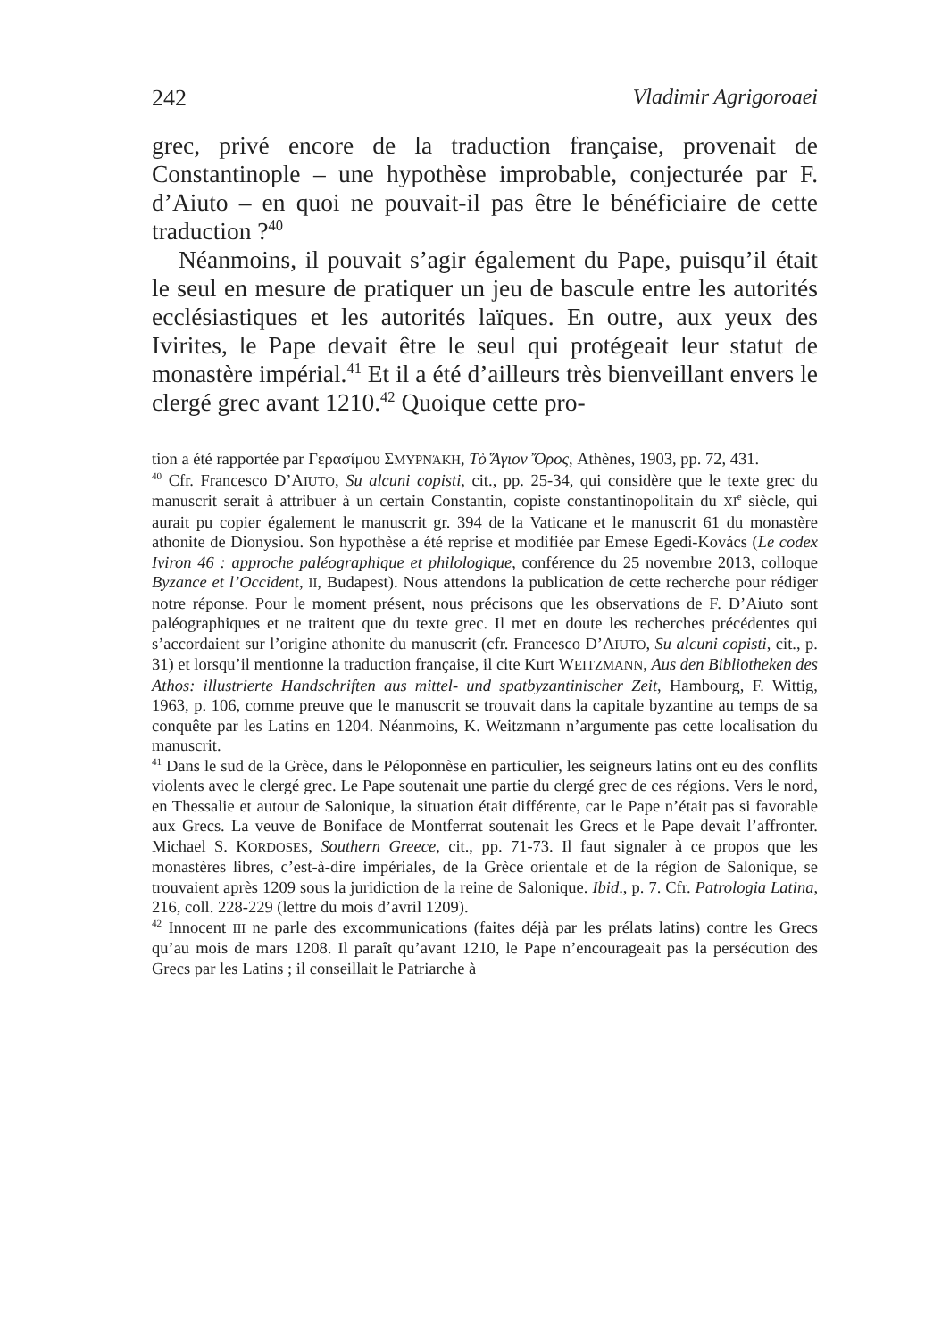242 Vladimir Agrigoroaei
grec, privé encore de la traduction française, provenait de Constantinople – une hypothèse improbable, conjecturée par F. d’Aiuto – en quoi ne pouvait-il pas être le bénéficiaire de cette traduction ?<sup>40</sup>
Néanmoins, il pouvait s’agir également du Pape, puisqu’il était le seul en mesure de pratiquer un jeu de bascule entre les autorités ecclésiastiques et les autorités laïques. En outre, aux yeux des Ivirites, le Pape devait être le seul qui protégeait leur statut de monastère impérial.<sup>41</sup> Et il a été d’ailleurs très bienveillant envers le clergé grec avant 1210.<sup>42</sup> Quoique cette pro-
tion a été rapportée par Γερασίμου ΣΜΥΡΝΆΚΗ, Τὸ Ἅγιον Ὄρος, Athènes, 1903, pp. 72, 431.
<sup>40</sup> Cfr. Francesco D’AIUTO, Su alcuni copisti, cit., pp. 25-34, qui considère que le texte grec du manuscrit serait à attribuer à un certain Constantin, copiste constantinopolitain du XI<sup>e</sup> siècle, qui aurait pu copier également le manuscrit gr. 394 de la Vaticane et le manuscrit 61 du monastère athonite de Dionysiou. Son hypothèse a été reprise et modifiée par Emese Egedi-Kovács (Le codex Iviron 46 : approche paléographique et philologique, conférence du 25 novembre 2013, colloque Byzance et l’Occident, II, Budapest). Nous attendons la publication de cette recherche pour rédiger notre réponse. Pour le moment présent, nous précisons que les observations de F. D’Aiuto sont paléographiques et ne traitent que du texte grec. Il met en doute les recherches précédentes qui s’accordaient sur l’origine athonite du manuscrit (cfr. Francesco D’AIUTO, Su alcuni copisti, cit., p. 31) et lorsqu’il mentionne la traduction française, il cite Kurt WEITZMANN, Aus den Bibliotheken des Athos: illustrierte Handschriften aus mittel- und spatbyzantinischer Zeit, Hambourg, F. Wittig, 1963, p. 106, comme preuve que le manuscrit se trouvait dans la capitale byzantine au temps de sa conquête par les Latins en 1204. Néanmoins, K. Weitzmann n’argumente pas cette localisation du manuscrit.
<sup>41</sup> Dans le sud de la Grèce, dans le Péloponnèse en particulier, les seigneurs latins ont eu des conflits violents avec le clergé grec. Le Pape soutenait une partie du clergé grec de ces régions. Vers le nord, en Thessalie et autour de Salonique, la situation était différente, car le Pape n’était pas si favorable aux Grecs. La veuve de Boniface de Montferrat soutenait les Grecs et le Pape devait l’affronter. Michael S. KORDOSES, Southern Greece, cit., pp. 71-73. Il faut signaler à ce propos que les monastères libres, c’est-à-dire impériales, de la Grèce orientale et de la région de Salonique, se trouvaient après 1209 sous la juridiction de la reine de Salonique. Ibid., p. 7. Cfr. Patrologia Latina, 216, coll. 228-229 (lettre du mois d’avril 1209).
<sup>42</sup> Innocent III ne parle des excommunications (faites déjà par les prélats latins) contre les Grecs qu’au mois de mars 1208. Il paraît qu’avant 1210, le Pape n’encourageait pas la persécution des Grecs par les Latins ; il conseillait le Patriarche à